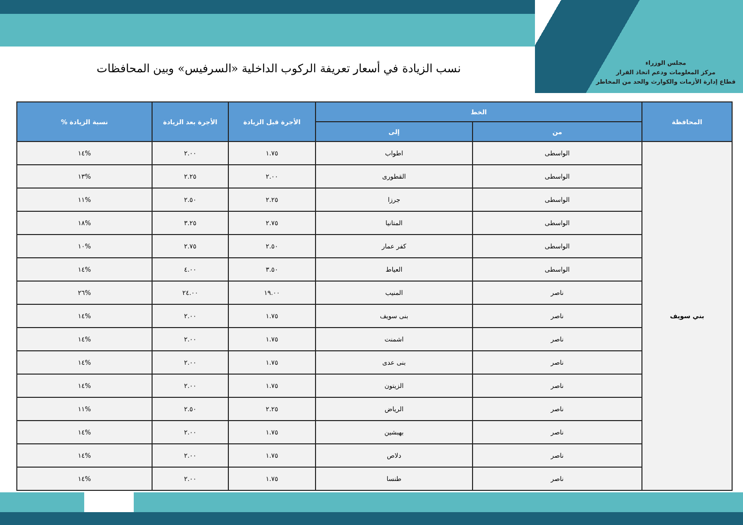مجلس الوزراء
مركز المعلومات ودعم اتخاذ القرار
قطاع إدارة الأزمات والكوارث والحد من المخاطر
نسب الزيادة في أسعار تعريفة الركوب الداخلية «السرفيس» وبين المحافظات
| المحافظة | الخط | | الأجرة قبل الزيادة | الأجرة بعد الزيادة | نسبة الزيادة % |
| --- | --- | --- | --- | --- | --- |
| | من | إلى | | | |
| بني سويف | الواسطى | اطواب | ١.٧٥ | ٢.٠٠ | %١٤ |
| | الواسطى | القطورى | ٢.٠٠ | ٢.٢٥ | %١٣ |
| | الواسطى | جرزا | ٢.٢٥ | ٢.٥٠ | %١١ |
| | الواسطى | المتانيا | ٢.٧٥ | ٣.٢٥ | %١٨ |
| | الواسطى | كفر عمار | ٢.٥٠ | ٢.٧٥ | %١٠ |
| | الواسطى | العياط | ٣.٥٠ | ٤.٠٠ | %١٤ |
| | ناصر | المنيب | ١٩.٠٠ | ٢٤.٠٠ | %٢٦ |
| | ناصر | بنى سويف | ١.٧٥ | ٢.٠٠ | %١٤ |
| | ناصر | اشمنت | ١.٧٥ | ٢.٠٠ | %١٤ |
| | ناصر | بنى عدى | ١.٧٥ | ٢.٠٠ | %١٤ |
| | ناصر | الزيتون | ١.٧٥ | ٢.٠٠ | %١٤ |
| | ناصر | الرياض | ٢.٢٥ | ٢.٥٠ | %١١ |
| | ناصر | بهبشين | ١.٧٥ | ٢.٠٠ | %١٤ |
| | ناصر | دلاص | ١.٧٥ | ٢.٠٠ | %١٤ |
| | ناصر | طنسا | ١.٧٥ | ٢.٠٠ | %١٤ |